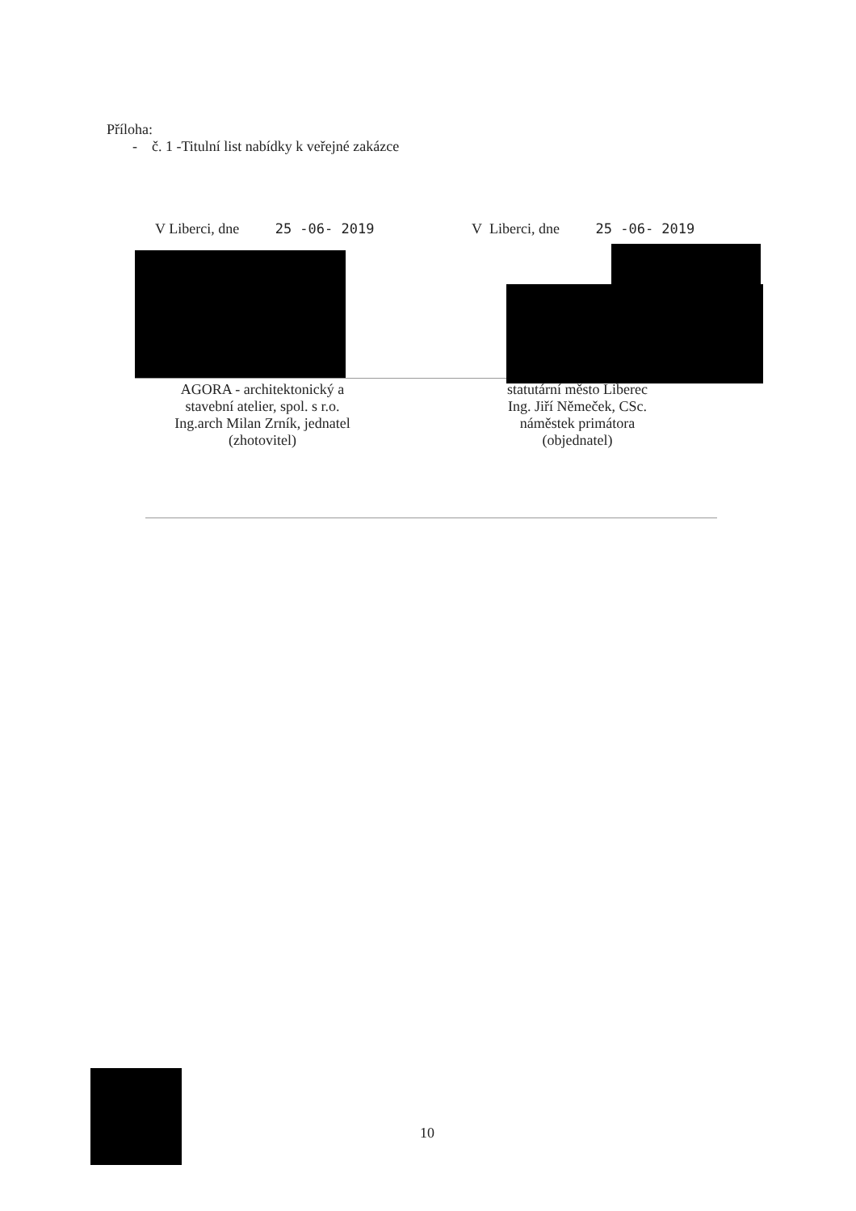Příloha:
- č. 1 -Titulní list nabídky k veřejné zakázce
V Liberci, dne 25 -06- 2019 V Liberci, dne 25 -06- 2019
AGORA - architektonický a
stavební atelier, spol. s r.o.
Ing.arch Milan Zrník, jednatel
(zhotovitel)
statutární město Liberec
Ing. Jiří Němeček, CSc.
náměstek primátora
(objednatel)
10